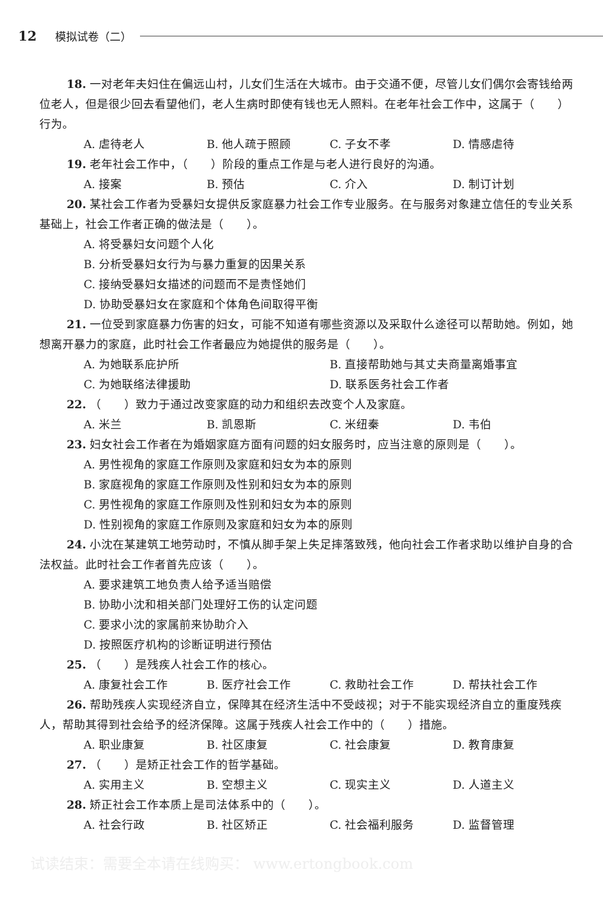12 模拟试卷（二）
18. 一对老年夫妇住在偏远山村，儿女们生活在大城市。由于交通不便，尽管儿女们偶尔会寄钱给两位老人，但是很少回去看望他们，老人生病时即使有钱也无人照料。在老年社会工作中，这属于（　　）行为。
A. 虐待老人 B. 他人疏于照顾 C. 子女不孝 D. 情感虐待
19. 老年社会工作中，（　　）阶段的重点工作是与老人进行良好的沟通。
A. 接案 B. 预估 C. 介入 D. 制订计划
20. 某社会工作者为受暴妇女提供反家庭暴力社会工作专业服务。在与服务对象建立信任的专业关系基础上，社会工作者正确的做法是（　　）。
A. 将受暴妇女问题个人化
B. 分析受暴妇女行为与暴力重复的因果关系
C. 接纳受暴妇女描述的问题而不是责怪她们
D. 协助受暴妇女在家庭和个体角色间取得平衡
21. 一位受到家庭暴力伤害的妇女，可能不知道有哪些资源以及采取什么途径可以帮助她。例如，她想离开暴力的家庭，此时社会工作者最应为她提供的服务是（　　）。
A. 为她联系庇护所 B. 直接帮助她与其丈夫商量离婚事宜
C. 为她联络法律援助 D. 联系医务社会工作者
22. （　　）致力于通过改变家庭的动力和组织去改变个人及家庭。
A. 米兰 B. 凯恩斯 C. 米纽秦 D. 韦伯
23. 妇女社会工作者在为婚姻家庭方面有问题的妇女服务时，应当注意的原则是（　　）。
A. 男性视角的家庭工作原则及家庭和妇女为本的原则
B. 家庭视角的家庭工作原则及性别和妇女为本的原则
C. 男性视角的家庭工作原则及性别和妇女为本的原则
D. 性别视角的家庭工作原则及家庭和妇女为本的原则
24. 小沈在某建筑工地劳动时，不慎从脚手架上失足摔落致残，他向社会工作者求助以维护自身的合法权益。此时社会工作者首先应该（　　）。
A. 要求建筑工地负责人给予适当赔偿
B. 协助小沈和相关部门处理好工伤的认定问题
C. 要求小沈的家属前来协助介入
D. 按照医疗机构的诊断证明进行预估
25. （　　）是残疾人社会工作的核心。
A. 康复社会工作 B. 医疗社会工作 C. 救助社会工作 D. 帮扶社会工作
26. 帮助残疾人实现经济自立，保障其在经济生活中不受歧视；对于不能实现经济自立的重度残疾人，帮助其得到社会给予的经济保障。这属于残疾人社会工作中的（　　）措施。
A. 职业康复 B. 社区康复 C. 社会康复 D. 教育康复
27. （　　）是矫正社会工作的哲学基础。
A. 实用主义 B. 空想主义 C. 现实主义 D. 人道主义
28. 矫正社会工作本质上是司法体系中的（　　）。
A. 社会行政 B. 社区矫正 C. 社会福利服务 D. 监督管理
试读结束：需要全本请在线购买： www.ertongbook.com